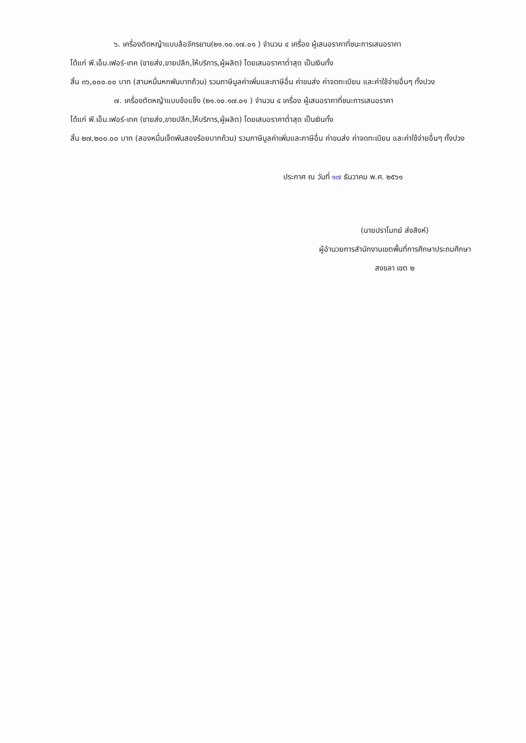๖. เครื่องตัดหญ้าแบบล้อจักรยาน(๒๑.๑๐.๑๗.๐๑ ) จำนวน ๔ เครื่อง ผู้เสนอราคาที่ชนะการเสนอราคา
ได้แก่ พี.เอ็ม.เฟอร์-เทค (ขายส่ง,ขายปลีก,ให้บริการ,ผู้ผลิต) โดยเสนอราคาต่ำสุด เป็นเงินทั้ง
สิ้น ๓๖,๐๐๐.๐๐ บาท (สามหมื่นหกพันบาทถ้วน) รวมภาษีมูลค่าเพิ่มและภาษีอื่น ค่าขนส่ง ค่าจดทะเบียน และค่าใช้จ่ายอื่นๆ ทั้งปวง
๗. เครื่องตัดหญ้าแบบข้อแข็ง (๒๑.๑๐.๑๗.๐๑ ) จำนวน ๔ เครื่อง ผู้เสนอราคาที่ชนะการเสนอราคา
ได้แก่ พี.เอ็ม.เฟอร์-เทค (ขายส่ง,ขายปลีก,ให้บริการ,ผู้ผลิต) โดยเสนอราคาต่ำสุด เป็นเงินทั้ง
สิ้น ๒๗,๒๐๐.๐๐ บาท (สองหมื่นเจ็ดพันสองร้อยบาทถ้วน) รวมภาษีมูลค่าเพิ่มและภาษีอื่น ค่าขนส่ง ค่าจดทะเบียน และค่าใช้จ่ายอื่นๆ ทั้งปวง
ประกาศ ณ วันที่ ๑๗ ธันวาคม พ.ศ. ๒๕๖๑
​
(นายปราโมทย์ ส่งสิงห์)
ผู้อำนวยการสำนักงานเขตพื้นที่การศึกษาประถมศึกษา
สงขลา เขต ๒